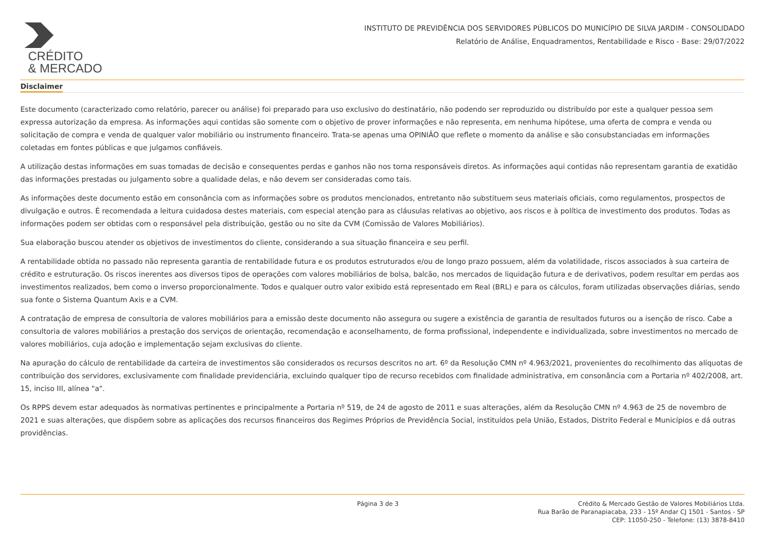CRÉDITO
& MERCADO
INSTITUTO DE PREVIDÊNCIA DOS SERVIDORES PÚBLICOS DO MUNICÍPIO DE SILVA JARDIM - CONSOLIDADO
Relatório de Análise, Enquadramentos, Rentabilidade e Risco - Base: 29/07/2022
Disclaimer
Este documento (caracterizado como relatório, parecer ou análise) foi preparado para uso exclusivo do destinatário, não podendo ser reproduzido ou distribuído por este a qualquer pessoa sem expressa autorização da empresa. As informações aqui contidas são somente com o objetivo de prover informações e não representa, em nenhuma hipótese, uma oferta de compra e venda ou solicitação de compra e venda de qualquer valor mobiliário ou instrumento financeiro. Trata-se apenas uma OPINIÃO que reflete o momento da análise e são consubstanciadas em informações coletadas em fontes públicas e que julgamos confiáveis.
A utilização destas informações em suas tomadas de decisão e consequentes perdas e ganhos não nos torna responsáveis diretos. As informações aqui contidas não representam garantia de exatidão das informações prestadas ou julgamento sobre a qualidade delas, e não devem ser consideradas como tais.
As informações deste documento estão em consonância com as informações sobre os produtos mencionados, entretanto não substituem seus materiais oficiais, como regulamentos, prospectos de divulgação e outros. É recomendada a leitura cuidadosa destes materiais, com especial atenção para as cláusulas relativas ao objetivo, aos riscos e à política de investimento dos produtos. Todas as informações podem ser obtidas com o responsável pela distribuição, gestão ou no site da CVM (Comissão de Valores Mobiliários).
Sua elaboração buscou atender os objetivos de investimentos do cliente, considerando a sua situação financeira e seu perfil.
A rentabilidade obtida no passado não representa garantia de rentabilidade futura e os produtos estruturados e/ou de longo prazo possuem, além da volatilidade, riscos associados à sua carteira de crédito e estruturação. Os riscos inerentes aos diversos tipos de operações com valores mobiliários de bolsa, balcão, nos mercados de liquidação futura e de derivativos, podem resultar em perdas aos investimentos realizados, bem como o inverso proporcionalmente. Todos e qualquer outro valor exibido está representado em Real (BRL) e para os cálculos, foram utilizadas observações diárias, sendo sua fonte o Sistema Quantum Axis e a CVM.
A contratação de empresa de consultoria de valores mobiliários para a emissão deste documento não assegura ou sugere a existência de garantia de resultados futuros ou a isenção de risco. Cabe a consultoria de valores mobiliários a prestação dos serviços de orientação, recomendação e aconselhamento, de forma profissional, independente e individualizada, sobre investimentos no mercado de valores mobiliários, cuja adoção e implementação sejam exclusivas do cliente.
Na apuração do cálculo de rentabilidade da carteira de investimentos são considerados os recursos descritos no art. 6º da Resolução CMN nº 4.963/2021, provenientes do recolhimento das alíquotas de contribuição dos servidores, exclusivamente com finalidade previdenciária, excluindo qualquer tipo de recurso recebidos com finalidade administrativa, em consonância com a Portaria nº 402/2008, art. 15, inciso III, alínea "a".
Os RPPS devem estar adequados às normativas pertinentes e principalmente a Portaria nº 519, de 24 de agosto de 2011 e suas alterações, além da Resolução CMN nº 4.963 de 25 de novembro de 2021 e suas alterações, que dispõem sobre as aplicações dos recursos financeiros dos Regimes Próprios de Previdência Social, instituídos pela União, Estados, Distrito Federal e Municípios e dá outras providências.
Página 3 de 3 Crédito & Mercado Gestão de Valores Mobiliários Ltda.
Rua Barão de Paranapiacaba, 233 - 15º Andar CJ 1501 - Santos - SP
CEP: 11050-250 - Telefone: (13) 3878-8410